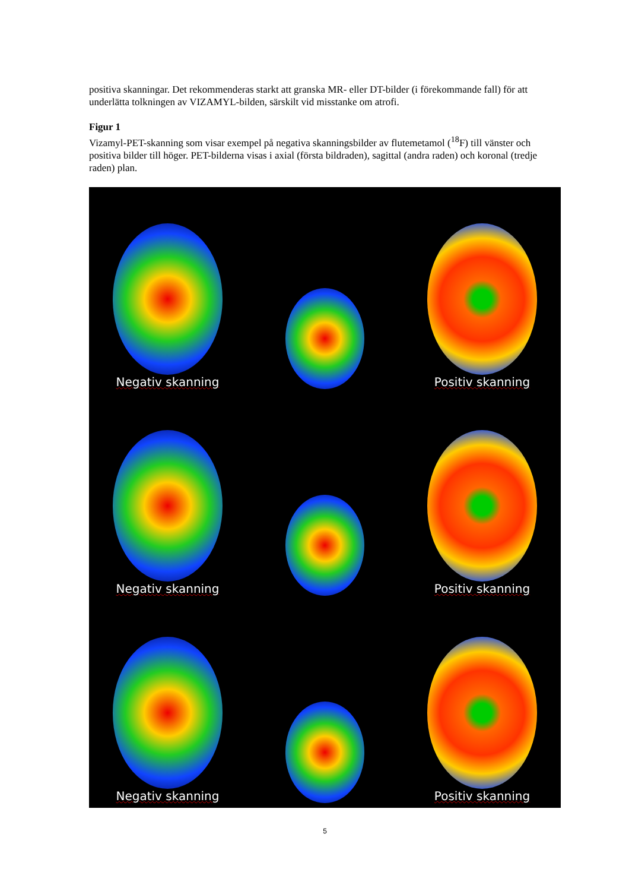positiva skanningar. Det rekommenderas starkt att granska MR- eller DT-bilder (i förekommande fall) för att underlätta tolkningen av VIZAMYL-bilden, särskilt vid misstanke om atrofi.
Figur 1
Vizamyl-PET-skanning som visar exempel på negativa skanningsbilder av flutemetamol (<sup>18</sup>F) till vänster och positiva bilder till höger. PET-bilderna visas i axial (första bildraden), sagittal (andra raden) och koronal (tredje raden) plan.
Negativ skanning
Positiv skanning
Negativ skanning
Positiv skanning
Negativ skanning
Positiv skanning
5